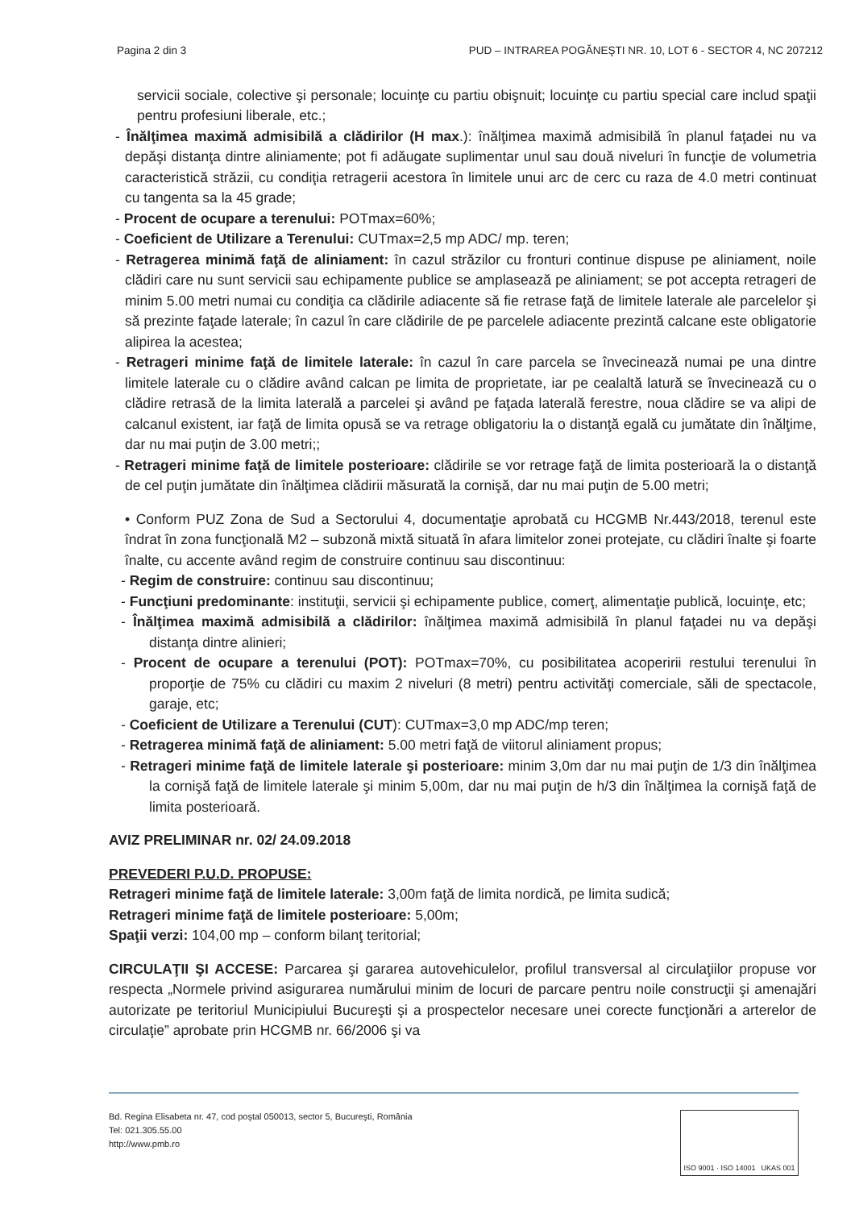Pagina 2 din 3 PUD – INTRAREA POGĂNEŞTI NR. 10, LOT 6 - SECTOR 4, NC 207212
servicii sociale, colective şi personale; locuinţe cu partiu obişnuit; locuinţe cu partiu special care includ spaţii pentru profesiuni liberale, etc.;
- Înălţimea maximă admisibilă a clădirilor (H max.): înălţimea maximă admisibilă în planul faţadei nu va depăşi distanţa dintre aliniamente; pot fi adăugate suplimentar unul sau două niveluri în funcţie de volumetria caracteristică străzii, cu condiţia retragerii acestora în limitele unui arc de cerc cu raza de 4.0 metri continuat cu tangenta sa la 45 grade;
- Procent de ocupare a terenului: POTmax=60%;
- Coeficient de Utilizare a Terenului: CUTmax=2,5 mp ADC/ mp. teren;
- Retragerea minimă faţă de aliniament: în cazul străzilor cu fronturi continue dispuse pe aliniament, noile clădiri care nu sunt servicii sau echipamente publice se amplasează pe aliniament; se pot accepta retrageri de minim 5.00 metri numai cu condiţia ca clădirile adiacente să fie retrase faţă de limitele laterale ale parcelelor şi să prezinte faţade laterale; în cazul în care clădirile de pe parcelele adiacente prezintă calcane este obligatorie alipirea la acestea;
- Retrageri minime faţă de limitele laterale: în cazul în care parcela se învecinează numai pe una dintre limitele laterale cu o clădire având calcan pe limita de proprietate, iar pe cealaltă latură se învecinează cu o clădire retrasă de la limita laterală a parcelei şi având pe faţada laterală ferestre, noua clădire se va alipi de calcanul existent, iar faţă de limita opusă se va retrage obligatoriu la o distanţă egală cu jumătate din înălţime, dar nu mai puţin de 3.00 metri;;
- Retrageri minime faţă de limitele posterioare: clădirile se vor retrage faţă de limita posterioară la o distanţă de cel puţin jumătate din înălţimea clădirii măsurată la cornişă, dar nu mai puţin de 5.00 metri;
• Conform PUZ Zona de Sud a Sectorului 4, documentaţie aprobată cu HCGMB Nr.443/2018, terenul este îndrat în zona funcţională M2 – subzonă mixtă situată în afara limitelor zonei protejate, cu clădiri înalte şi foarte înalte, cu accente având regim de construire continuu sau discontinuu:
- Regim de construire: continuu sau discontinuu;
- Funcţiuni predominante: instituţii, servicii şi echipamente publice, comerţ, alimentaţie publică, locuinţe, etc;
- Înălţimea maximă admisibilă a clădirilor: înălţimea maximă admisibilă în planul faţadei nu va depăşi distanţa dintre alinieri;
- Procent de ocupare a terenului (POT): POTmax=70%, cu posibilitatea acoperirii restului terenului în proporţie de 75% cu clădiri cu maxim 2 niveluri (8 metri) pentru activităţi comerciale, săli de spectacole, garaje, etc;
- Coeficient de Utilizare a Terenului (CUT): CUTmax=3,0 mp ADC/mp teren;
- Retragerea minimă faţă de aliniament: 5.00 metri faţă de viitorul aliniament propus;
- Retrageri minime faţă de limitele laterale şi posterioare: minim 3,0m dar nu mai puţin de 1/3 din înălţimea la cornişă faţă de limitele laterale şi minim 5,00m, dar nu mai puţin de h/3 din înălţimea la cornişă faţă de limita posterioară.
AVIZ PRELIMINAR nr. 02/ 24.09.2018
PREVEDERI P.U.D. PROPUSE:
Retrageri minime faţă de limitele laterale: 3,00m faţă de limita nordică, pe limita sudică;
Retrageri minime faţă de limitele posterioare: 5,00m;
Spaţii verzi: 104,00 mp – conform bilanţ teritorial;
CIRCULAŢII ŞI ACCESE: Parcarea şi gararea autovehiculelor, profilul transversal al circulaţiilor propuse vor respecta „Normele privind asigurarea numărului minim de locuri de parcare pentru noile construcţii şi amenajări autorizate pe teritoriul Municipiului Bucureşti şi a prospectelor necesare unei corecte funcţionări a arterelor de circulaţie” aprobate prin HCGMB nr. 66/2006 şi va
Bd. Regina Elisabeta nr. 47, cod poştal 050013, sector 5, Bucureşti, România
Tel: 021.305.55.00
http://www.pmb.ro
ISO 9001 · ISO 14001 UKAS 001